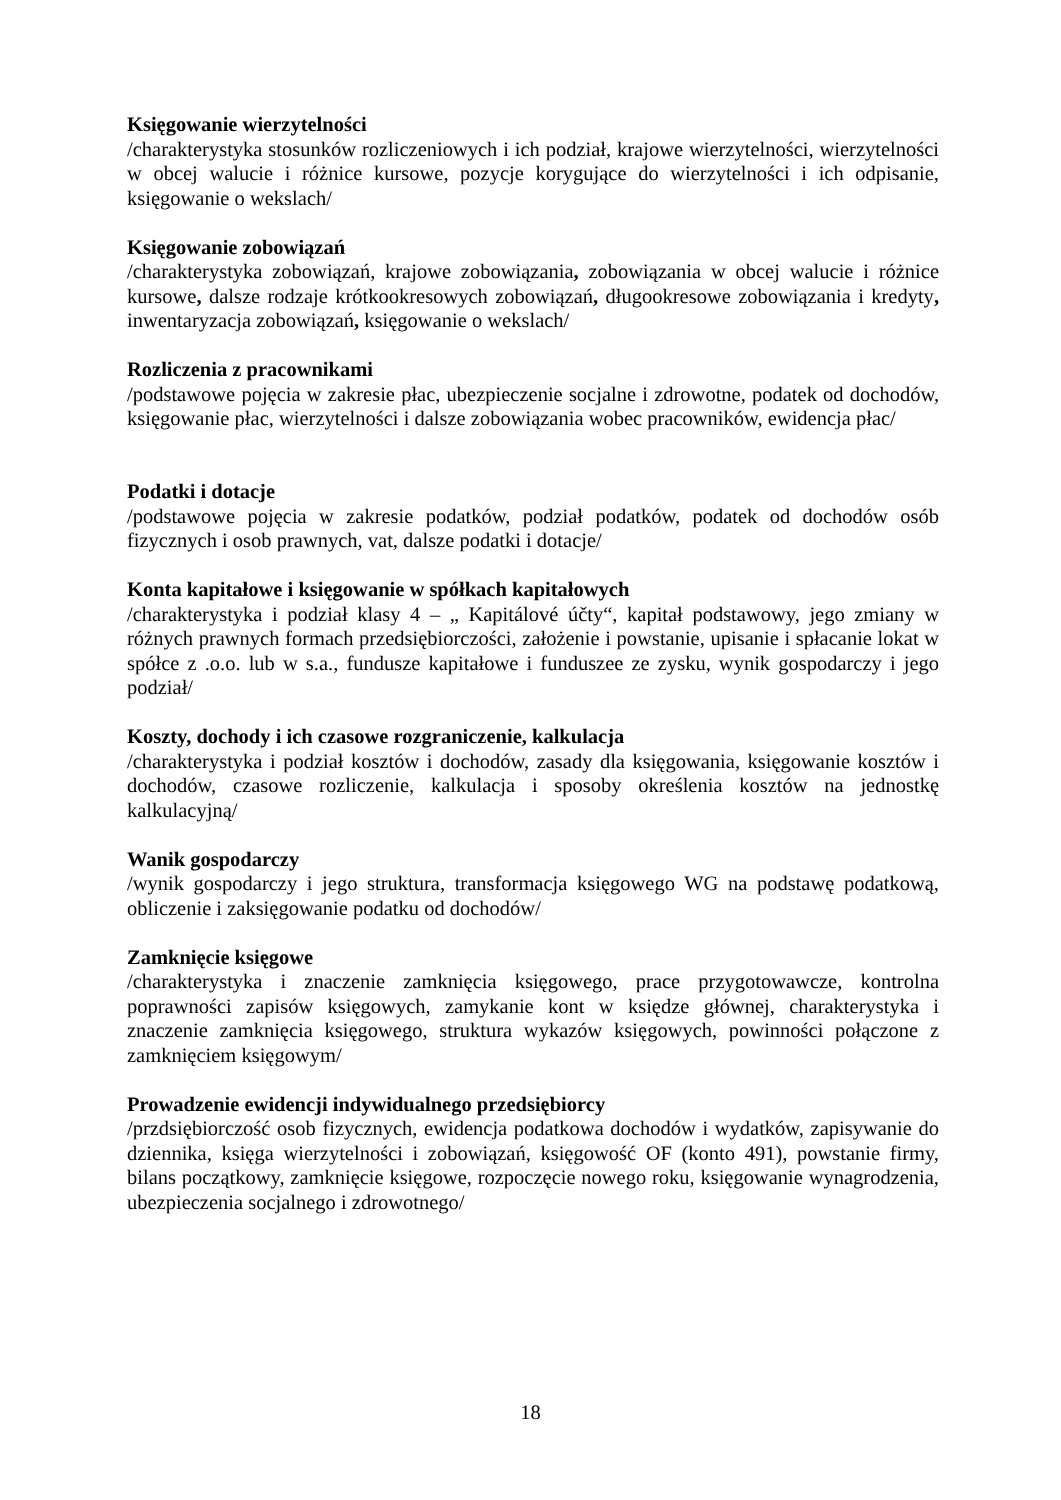Księgowanie wierzytelności
/charakterystyka stosunków rozliczeniowych i ich podział, krajowe wierzytelności, wierzytelności w obcej walucie i różnice kursowe, pozycje korygujące do wierzytelności i ich odpisanie, księgowanie o wekslach/
Księgowanie zobowiązań
/charakterystyka zobowiązań, krajowe zobowiązania, zobowiązania w obcej walucie i różnice kursowe, dalsze rodzaje krótkookresowych zobowiązań, długookresowe zobowiązania i kredyty, inwentaryzacja zobowiązań, księgowanie o wekslach/
Rozliczenia z pracownikami
/podstawowe pojęcia w zakresie płac, ubezpieczenie socjalne i zdrowotne, podatek od dochodów, księgowanie płac, wierzytelności i dalsze zobowiązania wobec pracowników, ewidencja płac/
Podatki i dotacje
/podstawowe pojęcia w zakresie podatków, podział podatków, podatek od dochodów osób fizycznych i osob prawnych, vat, dalsze podatki i dotacje/
Konta kapitałowe i księgowanie w spółkach kapitałowych
/charakterystyka i podział klasy 4 – „ Kapitálové účty“, kapitał podstawowy, jego zmiany w różnych prawnych formach przedsiębiorczości, założenie i powstanie, upisanie i spłacanie lokat w spółce z .o.o. lub w s.a., fundusze kapitałowe i funduszee ze zysku, wynik gospodarczy i jego podział/
Koszty, dochody i ich czasowe rozgraniczenie, kalkulacja
/charakterystyka i podział kosztów i dochodów, zasady dla księgowania, księgowanie kosztów i dochodów, czasowe rozliczenie, kalkulacja i sposoby określenia kosztów na jednostkę kalkulacyjną/
Wanik gospodarczy
/wynik gospodarczy i jego struktura, transformacja księgowego WG na podstawę podatkową, obliczenie i zaksięgowanie podatku od dochodów/
Zamknięcie księgowe
/charakterystyka i znaczenie zamknięcia księgowego, prace przygotowawcze, kontrolna poprawności zapisów księgowych, zamykanie kont w księdze głównej, charakterystyka i znaczenie zamknięcia księgowego, struktura wykazów księgowych, powinności połączone z zamknięciem księgowym/
Prowadzenie ewidencji indywidualnego przedsiębiorcy
/przdsiębiorczość osob fizycznych, ewidencja podatkowa dochodów i wydatków, zapisywanie do dziennika, księga wierzytelności i zobowiązań, księgowość OF (konto 491), powstanie firmy, bilans początkowy, zamknięcie księgowe, rozpoczęcie nowego roku, księgowanie wynagrodzenia, ubezpieczenia socjalnego i zdrowotnego/
18